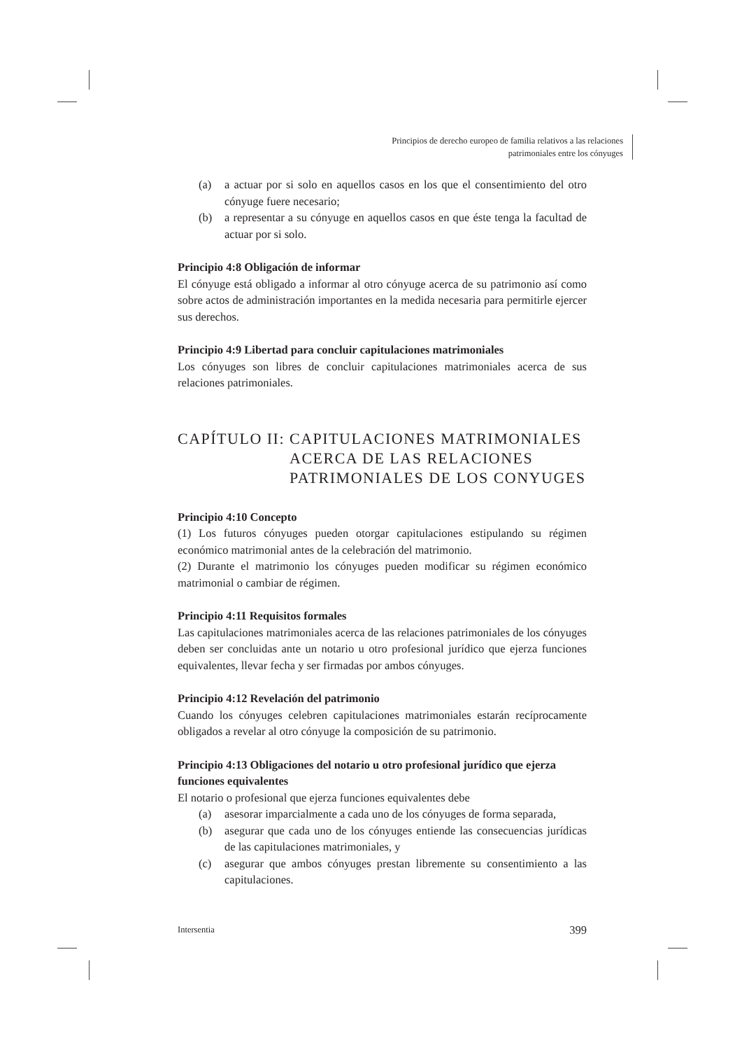Principios de derecho europeo de familia relativos a las relaciones
patrimoniales entre los cónyuges
(a) a actuar por si solo en aquellos casos en los que el consentimiento del otro cónyuge fuere necesario;
(b) a representar a su cónyuge en aquellos casos en que éste tenga la facultad de actuar por si solo.
Principio 4:8 Obligación de informar
El cónyuge está obligado a informar al otro cónyuge acerca de su patrimonio así como sobre actos de administración importantes en la medida necesaria para permitirle ejercer sus derechos.
Principio 4:9 Libertad para concluir capitulaciones matrimoniales
Los cónyuges son libres de concluir capitulaciones matrimoniales acerca de sus relaciones patrimoniales.
CAPÍTULO II: CAPITULACIONES MATRIMONIALES ACERCA DE LAS RELACIONES PATRIMONIALES DE LOS CONYUGES
Principio 4:10 Concepto
(1) Los futuros cónyuges pueden otorgar capitulaciones estipulando su régimen económico matrimonial antes de la celebración del matrimonio.
(2) Durante el matrimonio los cónyuges pueden modificar su régimen económico matrimonial o cambiar de régimen.
Principio 4:11 Requisitos formales
Las capitulaciones matrimoniales acerca de las relaciones patrimoniales de los cónyuges deben ser concluidas ante un notario u otro profesional jurídico que ejerza funciones equivalentes, llevar fecha y ser firmadas por ambos cónyuges.
Principio 4:12 Revelación del patrimonio
Cuando los cónyuges celebren capitulaciones matrimoniales estarán recíprocamente obligados a revelar al otro cónyuge la composición de su patrimonio.
Principio 4:13 Obligaciones del notario u otro profesional jurídico que ejerza funciones equivalentes
El notario o profesional que ejerza funciones equivalentes debe
(a) asesorar imparcialmente a cada uno de los cónyuges de forma separada,
(b) asegurar que cada uno de los cónyuges entiende las consecuencias jurídicas de las capitulaciones matrimoniales, y
(c) asegurar que ambos cónyuges prestan libremente su consentimiento a las capitulaciones.
Intersentia 399